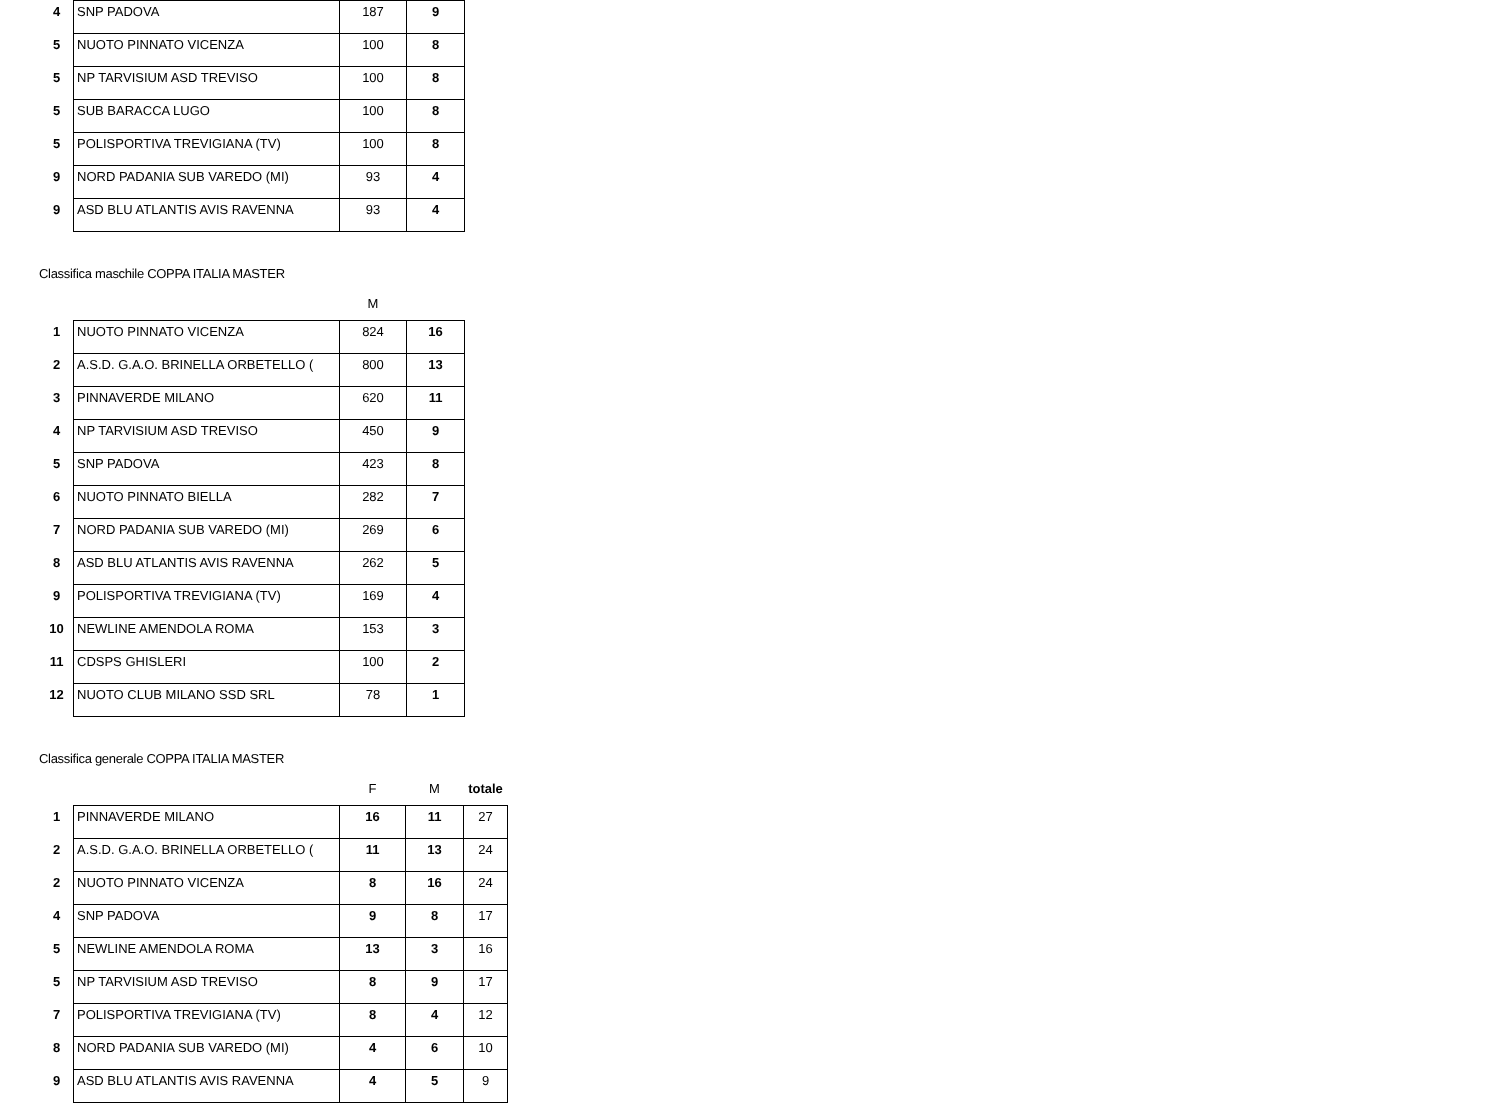| 4 | SNP PADOVA | 187 | 9 |
| 5 | NUOTO PINNATO VICENZA | 100 | 8 |
| 5 | NP TARVISIUM ASD TREVISO | 100 | 8 |
| 5 | SUB BARACCA LUGO | 100 | 8 |
| 5 | POLISPORTIVA TREVIGIANA (TV) | 100 | 8 |
| 9 | NORD PADANIA SUB VAREDO (MI) | 93 | 4 |
| 9 | ASD BLU ATLANTIS AVIS RAVENNA | 93 | 4 |
Classifica maschile COPPA ITALIA MASTER
| | | M | |
| 1 | NUOTO PINNATO VICENZA | 824 | 16 |
| 2 | A.S.D. G.A.O. BRINELLA ORBETELLO ( | 800 | 13 |
| 3 | PINNAVERDE MILANO | 620 | 11 |
| 4 | NP TARVISIUM ASD TREVISO | 450 | 9 |
| 5 | SNP PADOVA | 423 | 8 |
| 6 | NUOTO PINNATO BIELLA | 282 | 7 |
| 7 | NORD PADANIA SUB VAREDO (MI) | 269 | 6 |
| 8 | ASD BLU ATLANTIS AVIS RAVENNA | 262 | 5 |
| 9 | POLISPORTIVA TREVIGIANA (TV) | 169 | 4 |
| 10 | NEWLINE AMENDOLA ROMA | 153 | 3 |
| 11 | CDSPS GHISLERI | 100 | 2 |
| 12 | NUOTO CLUB MILANO SSD SRL | 78 | 1 |
Classifica generale COPPA ITALIA MASTER
| | | F | M | totale |
| 1 | PINNAVERDE MILANO | 16 | 11 | 27 |
| 2 | A.S.D. G.A.O. BRINELLA ORBETELLO ( | 11 | 13 | 24 |
| 2 | NUOTO PINNATO VICENZA | 8 | 16 | 24 |
| 4 | SNP PADOVA | 9 | 8 | 17 |
| 5 | NEWLINE AMENDOLA ROMA | 13 | 3 | 16 |
| 5 | NP TARVISIUM ASD TREVISO | 8 | 9 | 17 |
| 7 | POLISPORTIVA TREVIGIANA (TV) | 8 | 4 | 12 |
| 8 | NORD PADANIA SUB VAREDO (MI) | 4 | 6 | 10 |
| 9 | ASD BLU ATLANTIS AVIS RAVENNA | 4 | 5 | 9 |